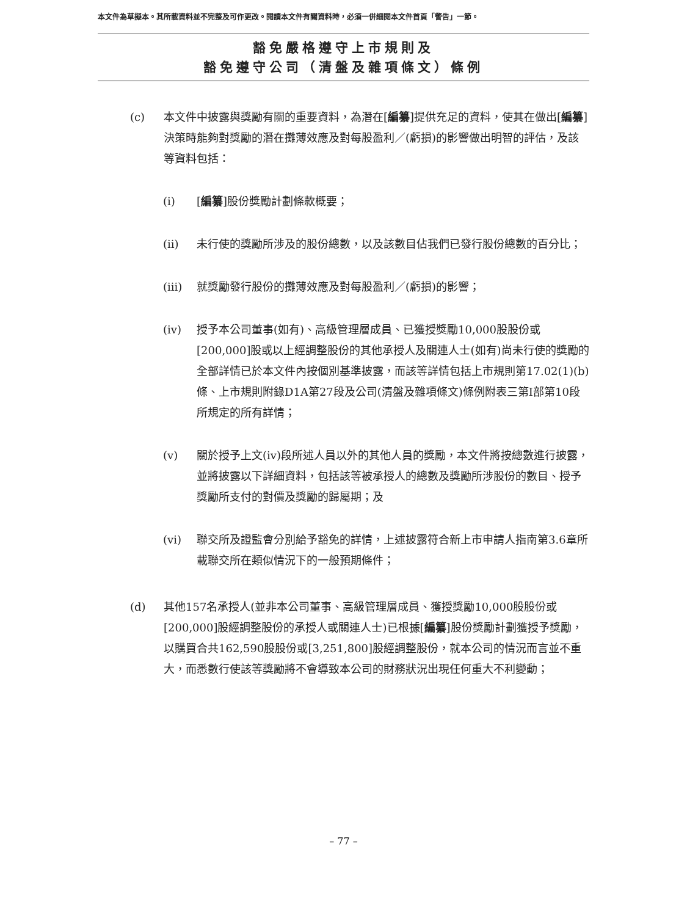本文件為草擬本。其所載資料並不完整及可作更改。閱讀本文件有關資料時，必須一併細閱本文件首頁「警告」一節。
豁免嚴格遵守上市規則及
豁免遵守公司（清盤及雜項條文）條例
(c) 本文件中披露與獎勵有關的重要資料，為潛在[編纂]提供充足的資料，使其在做出[編纂]決策時能夠對獎勵的潛在攤薄效應及對每股盈利／(虧損)的影響做出明智的評估，及該等資料包括：
(i) [編纂]股份獎勵計劃條款概要；
(ii) 未行使的獎勵所涉及的股份總數，以及該數目佔我們已發行股份總數的百分比；
(iii) 就獎勵發行股份的攤薄效應及對每股盈利／(虧損)的影響；
(iv) 授予本公司董事(如有)、高級管理層成員、已獲授獎勵10,000股股份或[200,000]股或以上經調整股份的其他承授人及關連人士(如有)尚未行使的獎勵的全部詳情已於本文件內按個別基準披露，而該等詳情包括上市規則第17.02(1)(b)條、上市規則附錄D1A第27段及公司(清盤及雜項條文)條例附表三第I部第10段所規定的所有詳情；
(v) 關於授予上文(iv)段所述人員以外的其他人員的獎勵，本文件將按總數進行披露，並將披露以下詳細資料，包括該等被承授人的總數及獎勵所涉股份的數目、授予獎勵所支付的對價及獎勵的歸屬期；及
(vi) 聯交所及證監會分別給予豁免的詳情，上述披露符合新上市申請人指南第3.6章所載聯交所在類似情況下的一般預期條件；
(d) 其他157名承授人(並非本公司董事、高級管理層成員、獲授獎勵10,000股股份或[200,000]股經調整股份的承授人或關連人士)已根據[編纂]股份獎勵計劃獲授予獎勵，以購買合共162,590股股份或[3,251,800]股經調整股份，就本公司的情況而言並不重大，而悉數行使該等獎勵將不會導致本公司的財務狀況出現任何重大不利變動；
– 77 –